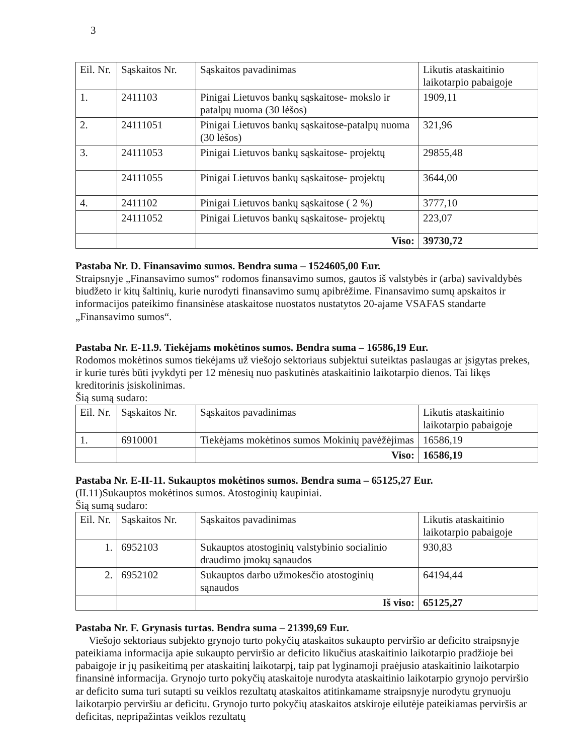3
| Eil. Nr. | Sąskaitos Nr. | Sąskaitos pavadinimas | Likutis ataskaitinio laikotarpio pabaigoje |
| --- | --- | --- | --- |
| 1. | 2411103 | Pinigai Lietuvos bankų sąskaitose- mokslo ir patalpų nuoma (30 lėšos) | 1909,11 |
| 2. | 24111051 | Pinigai Lietuvos bankų sąskaitose-patalpų nuoma (30 lėšos) | 321,96 |
| 3. | 24111053 | Pinigai Lietuvos bankų sąskaitose- projektų | 29855,48 |
| | 24111055 | Pinigai Lietuvos bankų sąskaitose- projektų | 3644,00 |
| 4. | 2411102 | Pinigai Lietuvos bankų sąskaitose ( 2 %) | 3777,10 |
| | 24111052 | Pinigai Lietuvos bankų sąskaitose- projektų | 223,07 |
| | | Viso: | 39730,72 |
Pastaba Nr. D. Finansavimo sumos. Bendra suma – 1524605,00 Eur.
Straipsnyje „Finansavimo sumos“ rodomos finansavimo sumos, gautos iš valstybės ir (arba) savivaldybės biudžeto ir kitų šaltinių, kurie nurodyti finansavimo sumų apibrėžime. Finansavimo sumų apskaitos ir informacijos pateikimo finansinėse ataskaitose nuostatos nustatytos 20-ajame VSAFAS standarte „Finansavimo sumos“.
Pastaba Nr. E-11.9. Tiekėjams mokėtinos sumos. Bendra suma – 16586,19 Eur.
Rodomos mokėtinos sumos tiekėjams už viešojo sektoriaus subjektui suteiktas paslaugas ar įsigytas prekes, ir kurie turės būti įvykdyti per 12 mėnesių nuo paskutinės ataskaitinio laikotarpio dienos. Tai likęs kreditorinis įsiskolinimas.
Šią sumą sudaro:
| Eil. Nr. | Sąskaitos Nr. | Sąskaitos pavadinimas | Likutis ataskaitinio laikotarpio pabaigoje |
| --- | --- | --- | --- |
| 1. | 6910001 | Tiekėjams mokėtinos sumos Mokinių pavėžėjimas | 16586,19 |
| | | Viso: | 16586,19 |
Pastaba Nr. E-II-11. Sukauptos mokėtinos sumos. Bendra suma – 65125,27 Eur.
(II.11)Sukauptos mokėtinos sumos. Atostoginių kaupiniai.
Šią sumą sudaro:
| Eil. Nr. | Sąskaitos Nr. | Sąskaitos pavadinimas | Likutis ataskaitinio laikotarpio pabaigoje |
| --- | --- | --- | --- |
| 1. | 6952103 | Sukauptos atostoginių valstybinio socialinio draudimo įmokų sąnaudos | 930,83 |
| 2. | 6952102 | Sukauptos darbo užmokesčio atostoginių sąnaudos | 64194,44 |
| | | Iš viso: | 65125,27 |
Pastaba Nr. F. Grynasis turtas. Bendra suma – 21399,69 Eur.
Viešojo sektoriaus subjekto grynojo turto pokyčių ataskaitos sukaupto perviršio ar deficito straipsnyje pateikiama informacija apie sukaupto perviršio ar deficito likučius ataskaitinio laikotarpio pradžioje bei pabaigoje ir jų pasikeitimą per ataskaitinį laikotarpį, taip pat lyginamoji praėjusio ataskaitinio laikotarpio finansinė informacija. Grynojo turto pokyčių ataskaitoje nurodyta ataskaitinio laikotarpio grynojo perviršio ar deficito suma turi sutapti su veiklos rezultatų ataskaitos atitinkamame straipsnyje nurodytu grynuoju laikotarpio perviršiu ar deficitu. Grynojo turto pokyčių ataskaitos atskiroje eilutėje pateikiamas perviršis ar deficitas, nepripažintas veiklos rezultatų